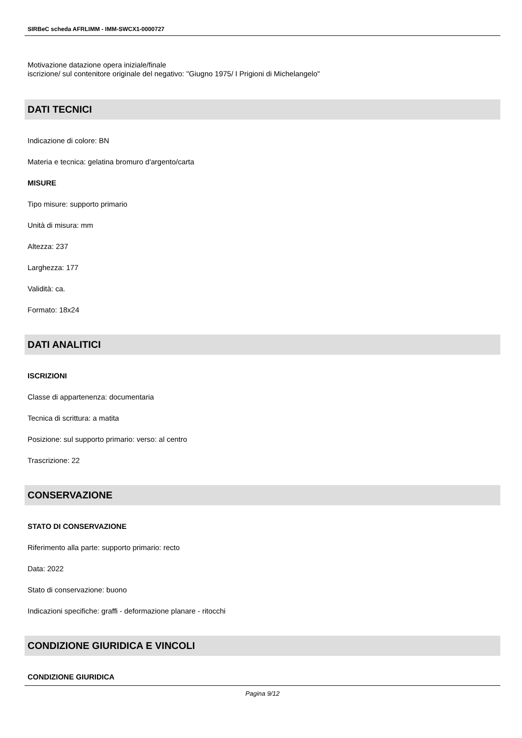SIRBeC scheda AFRLIMM - IMM-SWCX1-0000727
Motivazione datazione opera iniziale/finale
iscrizione/ sul contenitore originale del negativo: "Giugno 1975/ I Prigioni di Michelangelo"
DATI TECNICI
Indicazione di colore: BN
Materia e tecnica: gelatina bromuro d'argento/carta
MISURE
Tipo misure: supporto primario
Unità di misura: mm
Altezza: 237
Larghezza: 177
Validità: ca.
Formato: 18x24
DATI ANALITICI
ISCRIZIONI
Classe di appartenenza: documentaria
Tecnica di scrittura: a matita
Posizione: sul supporto primario: verso: al centro
Trascrizione: 22
CONSERVAZIONE
STATO DI CONSERVAZIONE
Riferimento alla parte: supporto primario: recto
Data: 2022
Stato di conservazione: buono
Indicazioni specifiche: graffi - deformazione planare - ritocchi
CONDIZIONE GIURIDICA E VINCOLI
CONDIZIONE GIURIDICA
Pagina 9/12